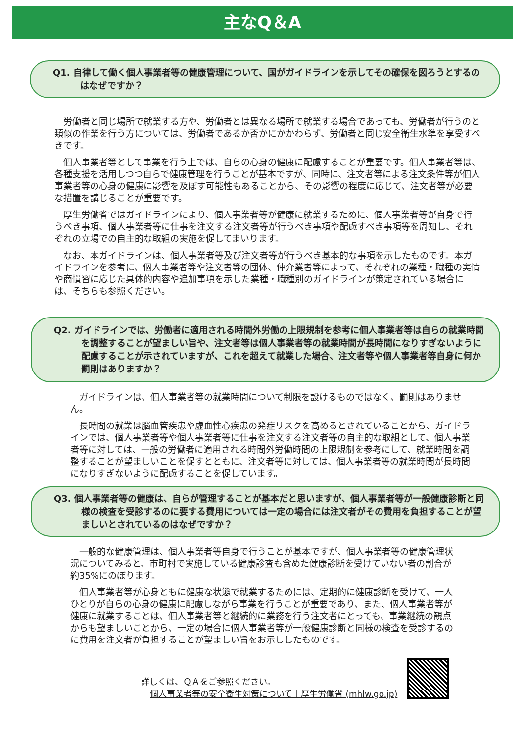主なQ＆A
Q1. 自律して働く個人事業者等の健康管理について、国がガイドラインを示してその確保を図ろうとするのはなぜですか？
労働者と同じ場所で就業する方や、労働者とは異なる場所で就業する場合であっても、労働者が行うのと類似の作業を行う方については、労働者であるか否かにかかわらず、労働者と同じ安全衛生水準を享受すべきです。
個人事業者等として事業を行う上では、自らの心身の健康に配慮することが重要です。個人事業者等は、各種支援を活用しつつ自らで健康管理を行うことが基本ですが、同時に、注文者等による注文条件等が個人事業者等の心身の健康に影響を及ぼす可能性もあることから、その影響の程度に応じて、注文者等が必要な措置を講じることが重要です。
厚生労働省ではガイドラインにより、個人事業者等が健康に就業するために、個人事業者等が自身で行うべき事項、個人事業者等に仕事を注文する注文者等が行うべき事項や配慮すべき事項等を周知し、それぞれの立場での自主的な取組の実施を促してまいります。
なお、本ガイドラインは、個人事業者等及び注文者等が行うべき基本的な事項を示したものです。本ガイドラインを参考に、個人事業者等や注文者等の団体、仲介業者等によって、それぞれの業種・職種の実情や商慣習に応じた具体的内容や追加事項を示した業種・職種別のガイドラインが策定されている場合には、そちらも参照ください。
Q2. ガイドラインでは、労働者に適用される時間外労働の上限規制を参考に個人事業者等は自らの就業時間を調整することが望ましい旨や、注文者等は個人事業者等の就業時間が長時間になりすぎないように配慮することが示されていますが、これを超えて就業した場合、注文者等や個人事業者等自身に何か罰則はありますか？
ガイドラインは、個人事業者等の就業時間について制限を設けるものではなく、罰則はありません。
長時間の就業は脳血管疾患や虚血性心疾患の発症リスクを高めるとされていることから、ガイドラインでは、個人事業者等や個人事業者等に仕事を注文する注文者等の自主的な取組として、個人事業者等に対しては、一般の労働者に適用される時間外労働時間の上限規制を参考にして、就業時間を調整することが望ましいことを促すとともに、注文者等に対しては、個人事業者等の就業時間が長時間になりすぎないように配慮することを促しています。
Q3. 個人事業者等の健康は、自らが管理することが基本だと思いますが、個人事業者等が一般健康診断と同様の検査を受診するのに要する費用については一定の場合には注文者がその費用を負担することが望ましいとされているのはなぜですか？
一般的な健康管理は、個人事業者等自身で行うことが基本ですが、個人事業者等の健康管理状況についてみると、市町村で実施している健康診査も含めた健康診断を受けていない者の割合が約35%にのぼります。
個人事業者等が心身ともに健康な状態で就業するためには、定期的に健康診断を受けて、一人ひとりが自らの心身の健康に配慮しながら事業を行うことが重要であり、また、個人事業者等が健康に就業することは、個人事業者等と継続的に業務を行う注文者にとっても、事業継続の観点からも望ましいことから、一定の場合に個人事業者等が一般健康診断と同様の検査を受診するのに費用を注文者が負担することが望ましい旨をお示ししたものです。
詳しくは、ＱＡをご参照ください。
個人事業者等の安全衛生対策について｜厚生労働省 (mhlw.go.jp)